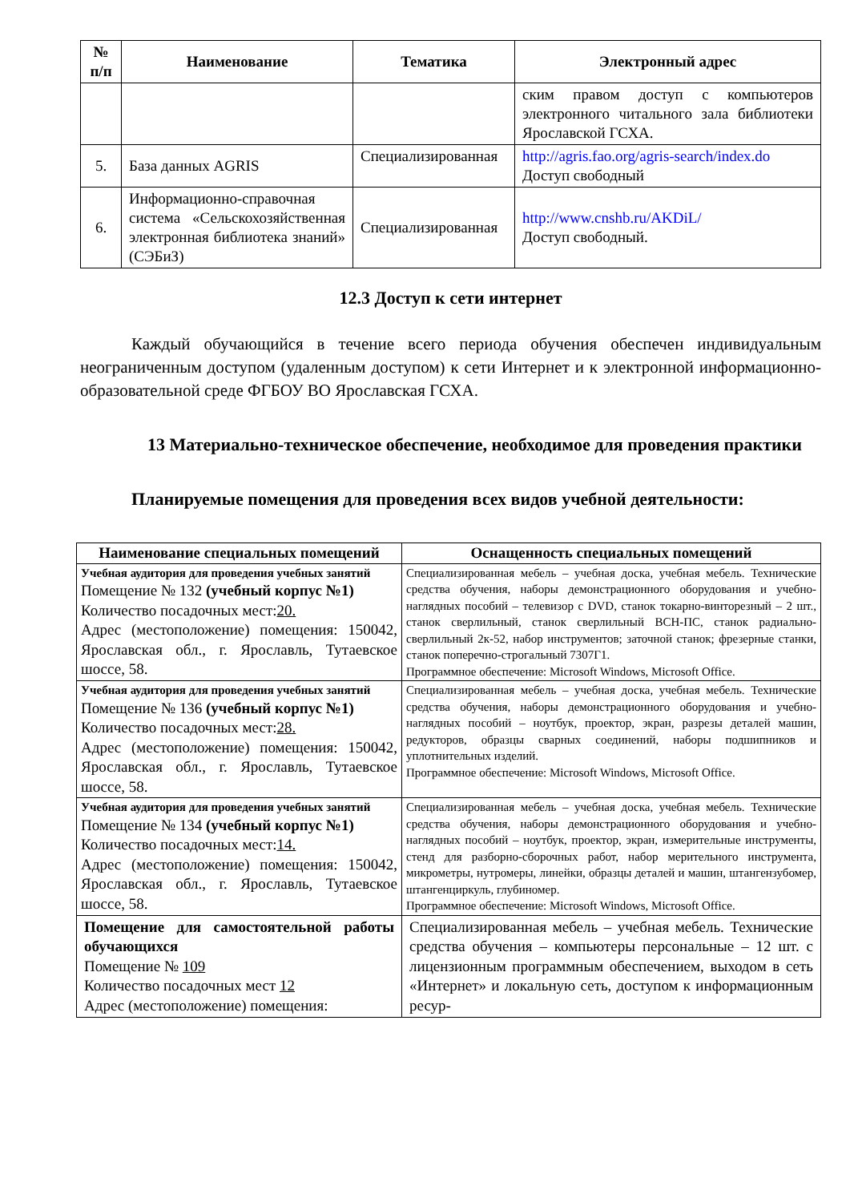| № п/п | Наименование | Тематика | Электронный адрес |
| --- | --- | --- | --- |
| | | | ским правом доступ с компьютеров электронного читального зала библиотеки Ярославской ГСХА. |
| 5. | База данных AGRIS | Специализированная | http://agris.fao.org/agris-search/index.do Доступ свободный |
| 6. | Информационно-справочная система «Сельскохозяйственная электронная библиотека знаний» (СЭБиЗ) | Специализированная | http://www.cnshb.ru/AKDiL/ Доступ свободный. |
12.3 Доступ к сети интернет
Каждый обучающийся в течение всего периода обучения обеспечен индивидуальным неограниченным доступом (удаленным доступом) к сети Интернет и к электронной информационно-образовательной среде ФГБОУ ВО Ярославская ГСХА.
13 Материально-техническое обеспечение, необходимое для проведения практики
Планируемые помещения для проведения всех видов учебной деятельности:
| Наименование специальных помещений | Оснащенность специальных помещений |
| --- | --- |
| Учебная аудитория для проведения учебных занятий Помещение № 132 (учебный корпус №1) Количество посадочных мест: 20. Адрес (местоположение) помещения: 150042, Ярославская обл., г. Ярославль, Тутаевское шоссе, 58. | Специализированная мебель – учебная доска, учебная мебель. Технические средства обучения, наборы демонстрационного оборудования и учебно-наглядных пособий – телевизор с DVD, станок токарно-винторезный – 2 шт., станок сверлильный, станок сверлильный ВСН-ПС, станок радиально-сверлильный 2к-52, набор инструментов; заточной станок; фрезерные станки, станок поперечно-строгальный 7307Г1. Программное обеспечение: Microsoft Windows, Microsoft Office. |
| Учебная аудитория для проведения учебных занятий Помещение № 136 (учебный корпус №1) Количество посадочных мест: 28. Адрес (местоположение) помещения: 150042, Ярославская обл., г. Ярославль, Тутаевское шоссе, 58. | Специализированная мебель – учебная доска, учебная мебель. Технические средства обучения, наборы демонстрационного оборудования и учебно-наглядных пособий – ноутбук, проектор, экран, разрезы деталей машин, редукторов, образцы сварных соединений, наборы подшипников и уплотнительных изделий. Программное обеспечение: Microsoft Windows, Microsoft Office. |
| Учебная аудитория для проведения учебных занятий Помещение № 134 (учебный корпус №1) Количество посадочных мест: 14. Адрес (местоположение) помещения: 150042, Ярославская обл., г. Ярославль, Тутаевское шоссе, 58. | Специализированная мебель – учебная доска, учебная мебель. Технические средства обучения, наборы демонстрационного оборудования и учебно-наглядных пособий – ноутбук, проектор, экран, измерительные инструменты, стенд для разборно-сборочных работ, набор мерительного инструмента, микрометры, нутромеры, линейки, образцы деталей и машин, штангензубомер, штангенциркуль, глубиномер. Программное обеспечение: Microsoft Windows, Microsoft Office. |
| Помещение для самостоятельной работы обучающихся Помещение № 109 Количество посадочных мест 12 Адрес (местоположение) помещения: | Специализированная мебель – учебная мебель. Технические средства обучения – компьютеры персональные – 12 шт. с лицензионным программным обеспечением, выходом в сеть «Интернет» и локальную сеть, доступом к информационным ресур- |